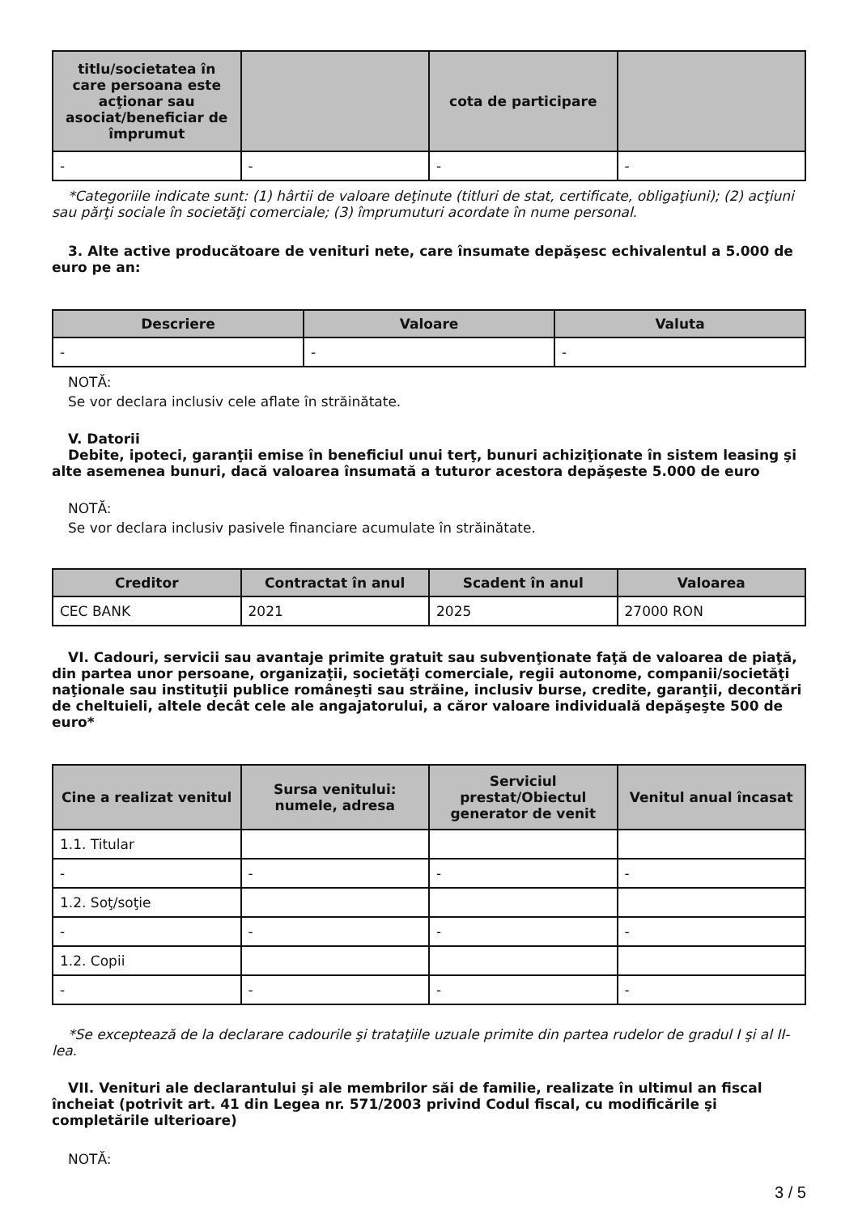| titlu/societatea în care persoana este acţionar sau asociat/beneficiar de împrumut | | cota de participare | |
| --- | --- | --- | --- |
| - | - | - | - |
*Categoriile indicate sunt: (1) hârtii de valoare deţinute (titluri de stat, certificate, obligaţiuni); (2) acţiuni sau părţi sociale în societăţi comerciale; (3) împrumuturi acordate în nume personal.
3. Alte active producătoare de venituri nete, care însumate depăşesc echivalentul a 5.000 de euro pe an:
| Descriere | Valoare | Valuta |
| --- | --- | --- |
| - | - | - |
NOTĂ:
Se vor declara inclusiv cele aflate în străinătate.
V. Datorii
Debite, ipoteci, garanţii emise în beneficiul unui terţ, bunuri achiziţionate în sistem leasing şi alte asemenea bunuri, dacă valoarea însumată a tuturor acestora depăşeste 5.000 de euro
NOTĂ:
Se vor declara inclusiv pasivele financiare acumulate în străinătate.
| Creditor | Contractat în anul | Scadent în anul | Valoarea |
| --- | --- | --- | --- |
| CEC BANK | 2021 | 2025 | 27000 RON |
VI. Cadouri, servicii sau avantaje primite gratuit sau subvenţionate faţă de valoarea de piaţă, din partea unor persoane, organizaţii, societăţi comerciale, regii autonome, companii/societăţi naţionale sau instituţii publice româneşti sau străine, inclusiv burse, credite, garanţii, decontări de cheltuieli, altele decât cele ale angajatorului, a căror valoare individuală depăşeşte 500 de euro*
| Cine a realizat venitul | Sursa venitului: numele, adresa | Serviciul prestat/Obiectul generator de venit | Venitul anual încasat |
| --- | --- | --- | --- |
| 1.1. Titular | | | |
| - | - | - | - |
| 1.2. Soţ/soţie | | | |
| - | - | - | - |
| 1.2. Copii | | | |
| - | - | - | - |
*Se exceptează de la declarare cadourile şi trataţiile uzuale primite din partea rudelor de gradul I şi al II-lea.
VII. Venituri ale declarantului şi ale membrilor săi de familie, realizate în ultimul an fiscal încheiat (potrivit art. 41 din Legea nr. 571/2003 privind Codul fiscal, cu modificările şi completările ulterioare)
NOTĂ:
3 / 5